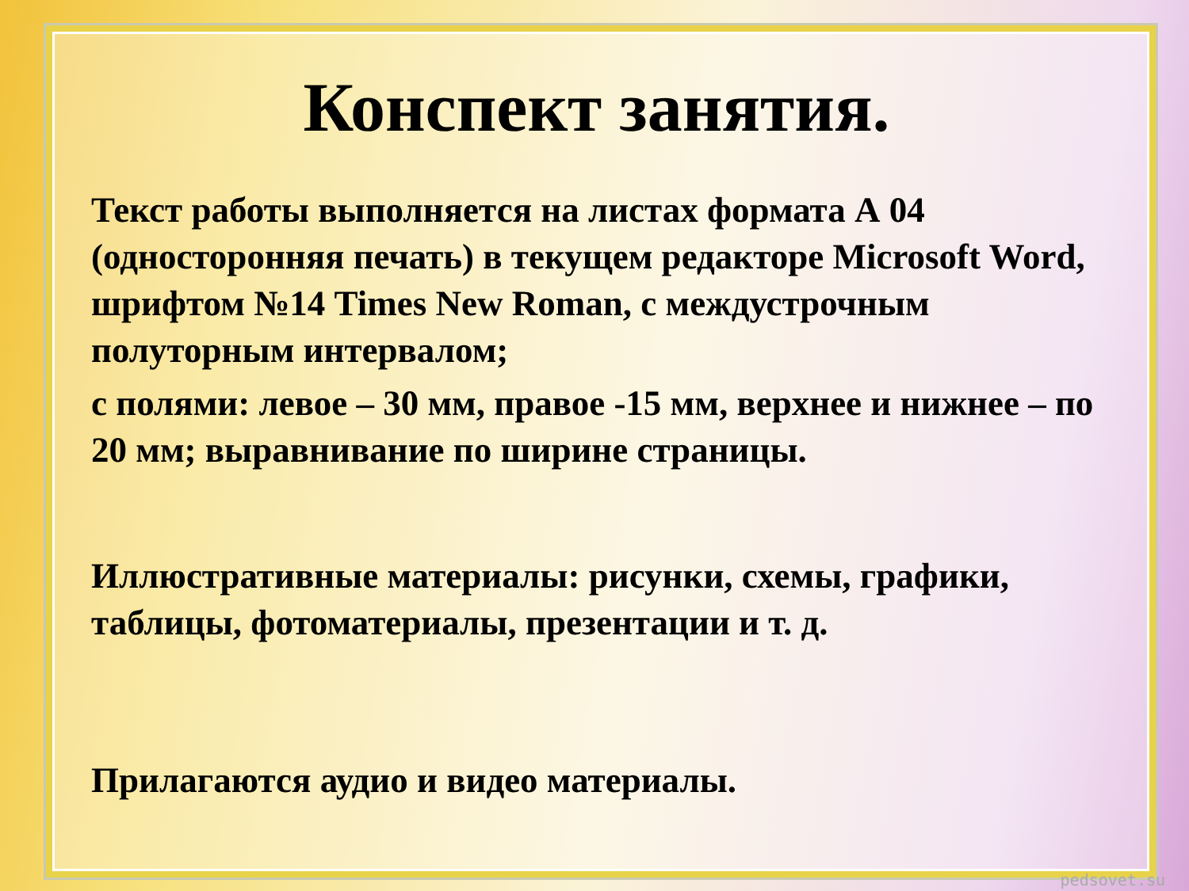Конспект занятия.
Текст работы выполняется на листах формата А 04 (односторонняя печать) в текущем редакторе Microsoft Word, шрифтом №14 Times New Roman, с междустрочным полуторным интервалом;
с полями: левое – 30 мм, правое -15 мм, верхнее и нижнее – по 20 мм; выравнивание по ширине страницы.
Иллюстративные материалы: рисунки, схемы, графики, таблицы, фотоматериалы, презентации и т. д.
Прилагаются аудио и видео материалы.
pedsovet.su